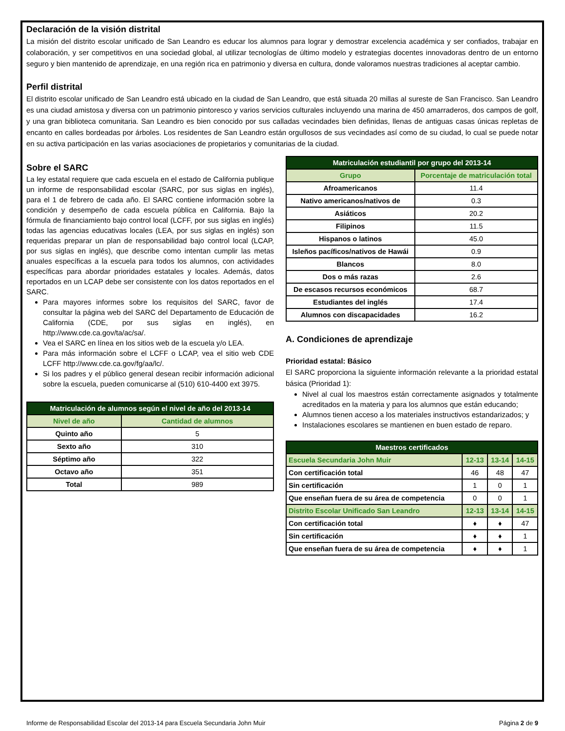Declaración de la visión distrital
La misión del distrito escolar unificado de San Leandro es educar los alumnos para lograr y demostrar excelencia académica y ser confiados, trabajar en colaboración, y ser competitivos en una sociedad global, al utilizar tecnologías de último modelo y estrategias docentes innovadoras dentro de un entorno seguro y bien mantenido de aprendizaje, en una región rica en patrimonio y diversa en cultura, donde valoramos nuestras tradiciones al aceptar cambio.
Perfil distrital
El distrito escolar unificado de San Leandro está ubicado en la ciudad de San Leandro, que está situada 20 millas al sureste de San Francisco. San Leandro es una ciudad amistosa y diversa con un patrimonio pintoresco y varios servicios culturales incluyendo una marina de 450 amarraderos, dos campos de golf, y una gran biblioteca comunitaria. San Leandro es bien conocido por sus calladas vecindades bien definidas, llenas de antiguas casas únicas repletas de encanto en calles bordeadas por árboles. Los residentes de San Leandro están orgullosos de sus vecindades así como de su ciudad, lo cual se puede notar en su activa participación en las varias asociaciones de propietarios y comunitarias de la ciudad.
Sobre el SARC
La ley estatal requiere que cada escuela en el estado de California publique un informe de responsabilidad escolar (SARC, por sus siglas en inglés), para el 1 de febrero de cada año. El SARC contiene información sobre la condición y desempeño de cada escuela pública en California. Bajo la fórmula de financiamiento bajo control local (LCFF, por sus siglas en inglés) todas las agencias educativas locales (LEA, por sus siglas en inglés) son requeridas preparar un plan de responsabilidad bajo control local (LCAP, por sus siglas en inglés), que describe como intentan cumplir las metas anuales específicas a la escuela para todos los alumnos, con actividades específicas para abordar prioridades estatales y locales. Además, datos reportados en un LCAP debe ser consistente con los datos reportados en el SARC.
Para mayores informes sobre los requisitos del SARC, favor de consultar la página web del SARC del Departamento de Educación de California (CDE, por sus siglas en inglés), en http://www.cde.ca.gov/ta/ac/sa/.
Vea el SARC en línea en los sitios web de la escuela y/o LEA.
Para más información sobre el LCFF o LCAP, vea el sitio web CDE LCFF http://www.cde.ca.gov/fg/aa/lc/.
Si los padres y el público general desean recibir información adicional sobre la escuela, pueden comunicarse al (510) 610-4400 ext 3975.
| Matriculación de alumnos según el nivel de año del 2013-14 | |
| --- | --- |
| Nivel de año | Cantidad de alumnos |
| Quinto año | 5 |
| Sexto año | 310 |
| Séptimo año | 322 |
| Octavo año | 351 |
| Total | 989 |
| Matriculación estudiantil por grupo del 2013-14 | |
| --- | --- |
| Grupo | Porcentaje de matriculación total |
| Afroamericanos | 11.4 |
| Nativo americanos/nativos de | 0.3 |
| Asiáticos | 20.2 |
| Filipinos | 11.5 |
| Hispanos o latinos | 45.0 |
| Isleños pacíficos/nativos de Hawái | 0.9 |
| Blancos | 8.0 |
| Dos o más razas | 2.6 |
| De escasos recursos económicos | 68.7 |
| Estudiantes del inglés | 17.4 |
| Alumnos con discapacidades | 16.2 |
A. Condiciones de aprendizaje
Prioridad estatal: Básico
El SARC proporciona la siguiente información relevante a la prioridad estatal básica (Prioridad 1):
Nivel al cual los maestros están correctamente asignados y totalmente acreditados en la materia y para los alumnos que están educando;
Alumnos tienen acceso a los materiales instructivos estandarizados; y
Instalaciones escolares se mantienen en buen estado de reparo.
| Maestros certificados | | | |
| --- | --- | --- | --- |
| Escuela Secundaria John Muir | 12-13 | 13-14 | 14-15 |
| Con certificación total | 46 | 48 | 47 |
| Sin certificación | 1 | 0 | 1 |
| Que enseñan fuera de su área de competencia | 0 | 0 | 1 |
| Distrito Escolar Unificado San Leandro | 12-13 | 13-14 | 14-15 |
| Con certificación total | ♦ | ♦ | 47 |
| Sin certificación | ♦ | ♦ | 1 |
| Que enseñan fuera de su área de competencia | ♦ | ♦ | 1 |
Informe de Responsabilidad Escolar del 2013-14 para Escuela Secundaria John Muir Página 2 de 9